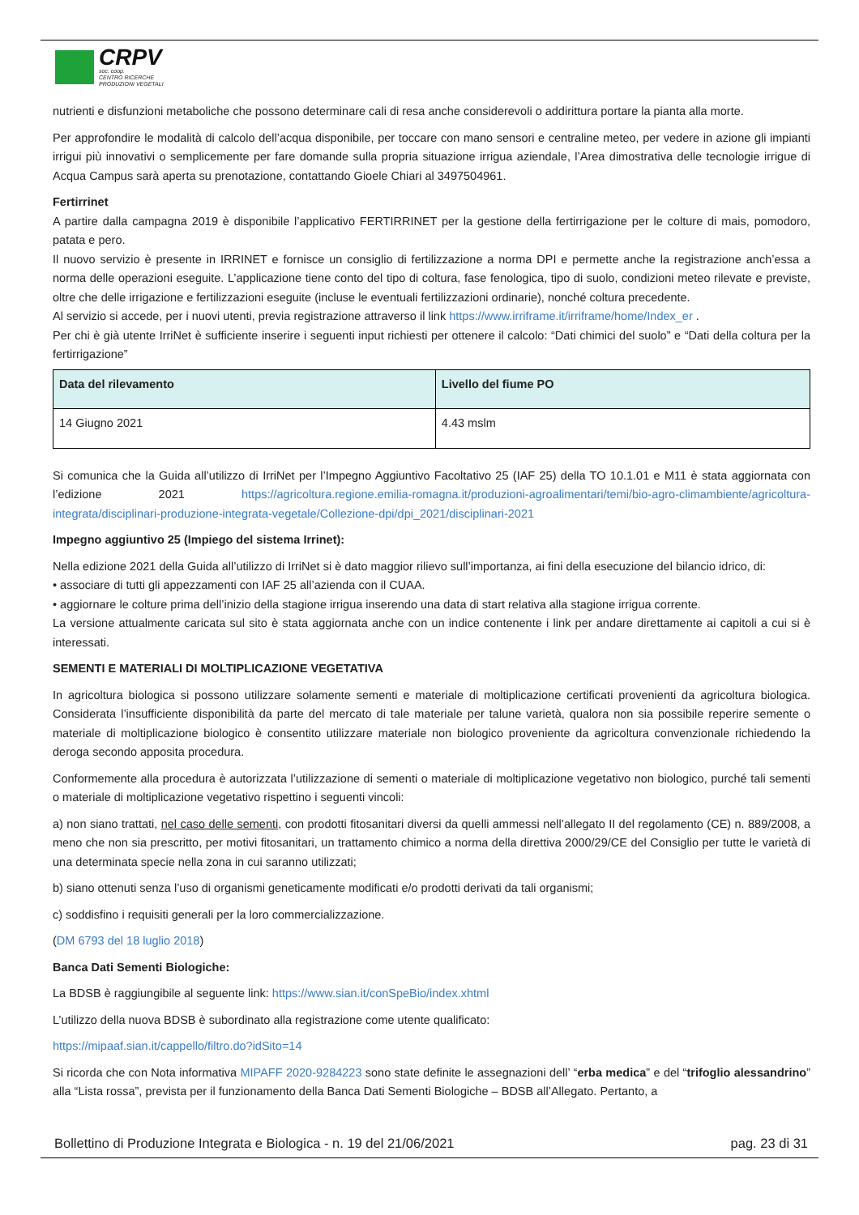CRPV
soc. coop.
CENTRO RICERCHE
PRODUZIONI VEGETALI
nutrienti e disfunzioni metaboliche che possono determinare cali di resa anche considerevoli o addirittura portare la pianta alla morte.
Per approfondire le modalità di calcolo dell’acqua disponibile, per toccare con mano sensori e centraline meteo, per vedere in azione gli impianti irrigui più innovativi o semplicemente per fare domande sulla propria situazione irrigua aziendale, l’Area dimostrativa delle tecnologie irrigue di Acqua Campus sarà aperta su prenotazione, contattando Gioele Chiari al 3497504961.
Fertirrinet
A partire dalla campagna 2019 è disponibile l’applicativo FERTIRRINET per la gestione della fertirrigazione per le colture di mais, pomodoro, patata e pero.
Il nuovo servizio è presente in IRRINET e fornisce un consiglio di fertilizzazione a norma DPI e permette anche la registrazione anch’essa a norma delle operazioni eseguite. L’applicazione tiene conto del tipo di coltura, fase fenologica, tipo di suolo, condizioni meteo rilevate e previste, oltre che delle irrigazione e fertilizzazioni eseguite (incluse le eventuali fertilizzazioni ordinarie), nonché coltura precedente.
Al servizio si accede, per i nuovi utenti, previa registrazione attraverso il link https://www.irriframe.it/irriframe/home/Index_er .
Per chi è già utente IrriNet è sufficiente inserire i seguenti input richiesti per ottenere il calcolo: “Dati chimici del suolo” e “Dati della coltura per la fertirrigazione”
| Data del rilevamento | Livello del fiume PO |
| --- | --- |
| 14 Giugno 2021 | 4.43 mslm |
Si comunica che la Guida all’utilizzo di IrriNet per l’Impegno Aggiuntivo Facoltativo 25 (IAF 25) della TO 10.1.01 e M11 è stata aggiornata con l’edizione 2021 https://agricoltura.regione.emilia-romagna.it/produzioni-agroalimentari/temi/bio-agro-climambiente/agricoltura-integrata/disciplinari-produzione-integrata-vegetale/Collezione-dpi/dpi_2021/disciplinari-2021
Impegno aggiuntivo 25 (Impiego del sistema Irrinet):
Nella edizione 2021 della Guida all’utilizzo di IrriNet si è dato maggior rilievo sull’importanza, ai fini della esecuzione del bilancio idrico, di:
• associare di tutti gli appezzamenti con IAF 25 all’azienda con il CUAA.
• aggiornare le colture prima dell’inizio della stagione irrigua inserendo una data di start relativa alla stagione irrigua corrente.
La versione attualmente caricata sul sito è stata aggiornata anche con un indice contenente i link per andare direttamente ai capitoli a cui si è interessati.
SEMENTI E MATERIALI DI MOLTIPLICAZIONE VEGETATIVA
In agricoltura biologica si possono utilizzare solamente sementi e materiale di moltiplicazione certificati provenienti da agricoltura biologica. Considerata l’insufficiente disponibilità da parte del mercato di tale materiale per talune varietà, qualora non sia possibile reperire semente o materiale di moltiplicazione biologico è consentito utilizzare materiale non biologico proveniente da agricoltura convenzionale richiedendo la deroga secondo apposita procedura.
Conformemente alla procedura è autorizzata l’utilizzazione di sementi o materiale di moltiplicazione vegetativo non biologico, purché tali sementi o materiale di moltiplicazione vegetativo rispettino i seguenti vincoli:
a) non siano trattati, nel caso delle sementi, con prodotti fitosanitari diversi da quelli ammessi nell’allegato II del regolamento (CE) n. 889/2008, a meno che non sia prescritto, per motivi fitosanitari, un trattamento chimico a norma della direttiva 2000/29/CE del Consiglio per tutte le varietà di una determinata specie nella zona in cui saranno utilizzati;
b) siano ottenuti senza l’uso di organismi geneticamente modificati e/o prodotti derivati da tali organismi;
c) soddisfino i requisiti generali per la loro commercializzazione.
(DM 6793 del 18 luglio 2018)
Banca Dati Sementi Biologiche:
La BDSB è raggiungibile al seguente link: https://www.sian.it/conSpeBio/index.xhtml
L’utilizzo della nuova BDSB è subordinato alla registrazione come utente qualificato:
https://mipaaf.sian.it/cappello/filtro.do?idSito=14
Si ricorda che con Nota informativa MIPAFF 2020-9284223 sono state definite le assegnazioni dell’ “erba medica” e del “trifoglio alessandrino” alla “Lista rossa”, prevista per il funzionamento della Banca Dati Sementi Biologiche – BDSB all’Allegato. Pertanto, a
Bollettino di Produzione Integrata e Biologica - n. 19 del 21/06/2021 pag. 23 di 31